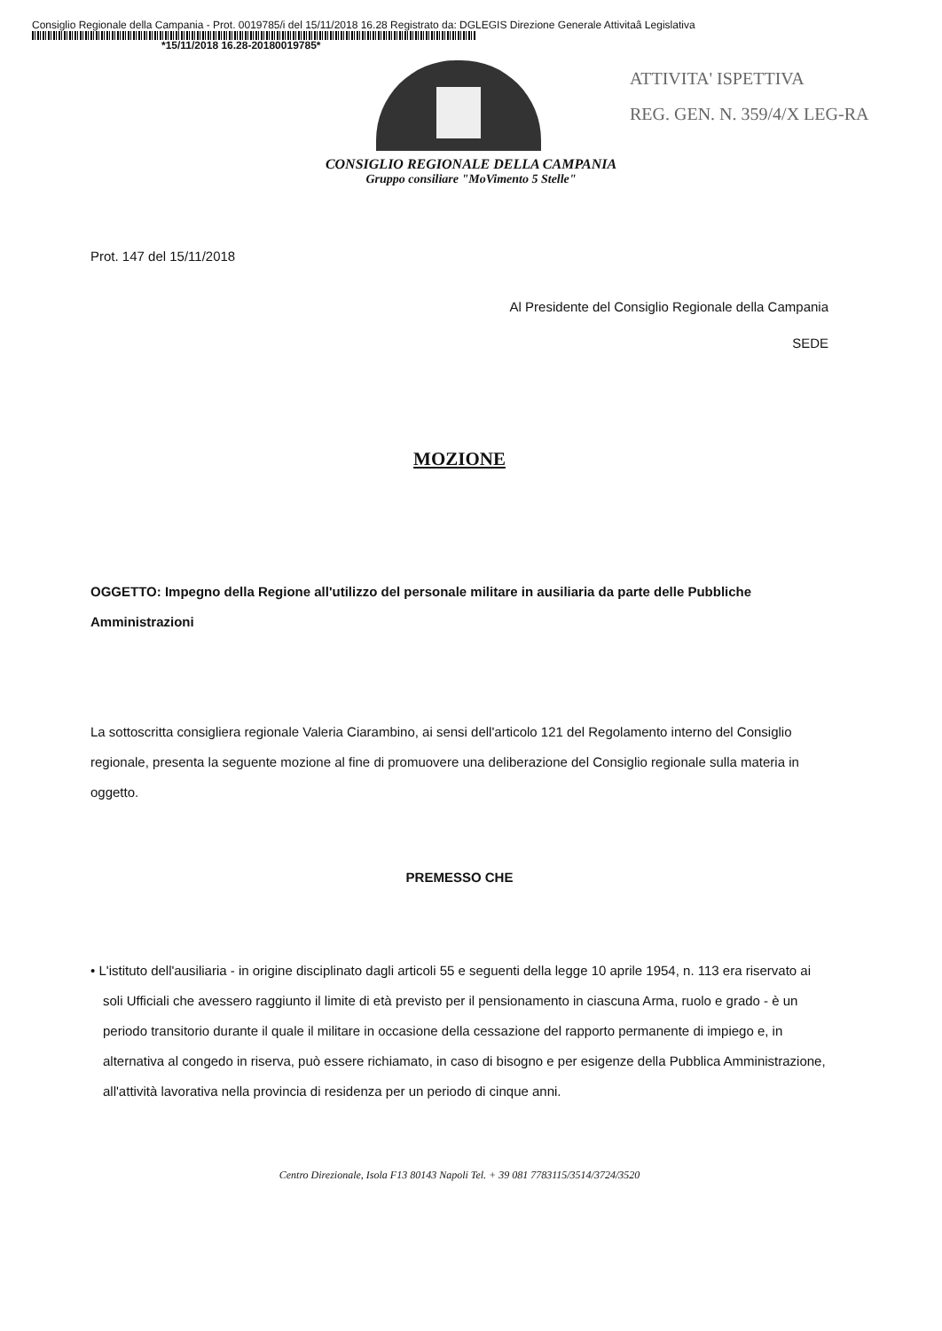Consiglio Regionale della Campania - Prot. 0019785/i del 15/11/2018 16.28 Registrato da: DGLEGIS Direzione Generale Attivitaâ Legislativa
*15/11/2018 16.28-20180019785*
ATTIVITA' ISPETTIVA
REG. GEN. N. 359/4/X LEG-RA
CONSIGLIO REGIONALE DELLA CAMPANIA
Gruppo consiliare "MoVimento 5 Stelle"
Prot. 147 del 15/11/2018
Al Presidente del Consiglio Regionale della Campania
SEDE
MOZIONE
OGGETTO: Impegno della Regione all'utilizzo del personale militare in ausiliaria da parte delle Pubbliche Amministrazioni
La sottoscritta consigliera regionale Valeria Ciarambino, ai sensi dell'articolo 121 del Regolamento interno del Consiglio regionale, presenta la seguente mozione al fine di promuovere una deliberazione del Consiglio regionale sulla materia in oggetto.
PREMESSO CHE
• L'istituto dell'ausiliaria - in origine disciplinato dagli articoli 55 e seguenti della legge 10 aprile 1954, n. 113 era riservato ai soli Ufficiali che avessero raggiunto il limite di età previsto per il pensionamento in ciascuna Arma, ruolo e grado - è un periodo transitorio durante il quale il militare in occasione della cessazione del rapporto permanente di impiego e, in alternativa al congedo in riserva, può essere richiamato, in caso di bisogno e per esigenze della Pubblica Amministrazione, all'attività lavorativa nella provincia di residenza per un periodo di cinque anni.
Centro Direzionale, Isola F13 80143 Napoli Tel. + 39 081 7783115/3514/3724/3520